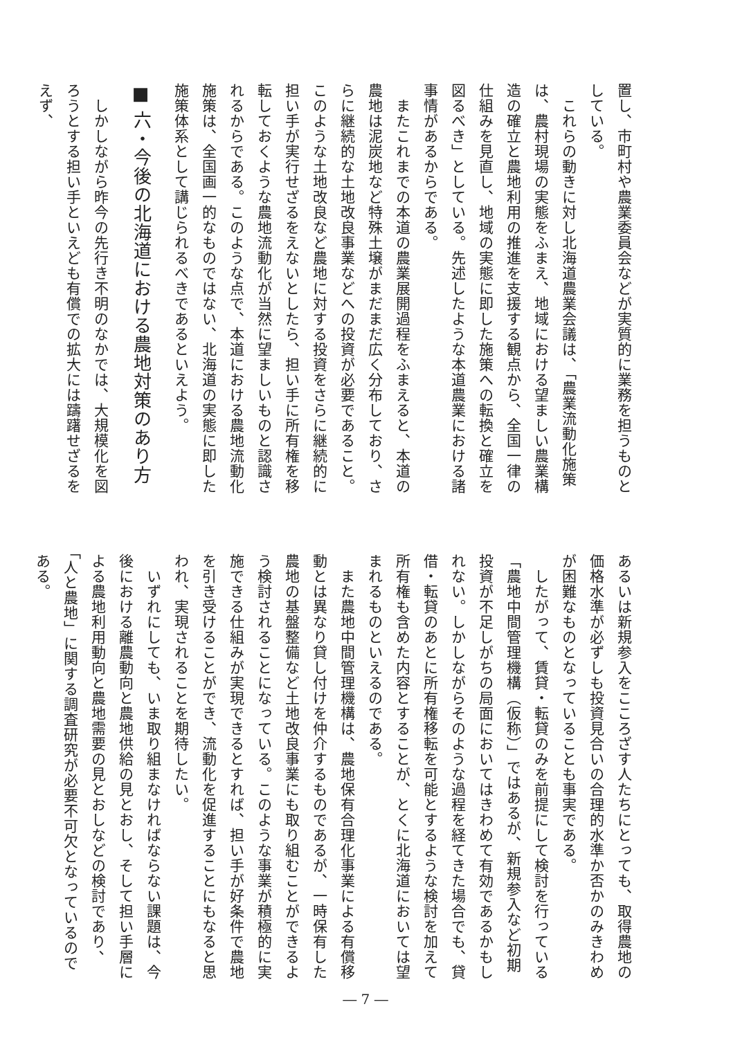置し、市町村や農業委員会などが実質的に業務を担うものとしている。
　これらの動きに対し北海道農業会議は、「農業流動化施策は、農村現場の実態をふまえ、地域における望ましい農業構造の確立と農地利用の推進を支援する観点から、全国一律の仕組みを見直し、地域の実態に即した施策への転換と確立を図るべき」としている。先述したような本道農業における諸事情があるからである。
　またこれまでの本道の農業展開過程をふまえると、本道の農地は泥炭地など特殊土壌がまだまだ広く分布しており、さらに継続的な土地改良事業などへの投資が必要であること。このような土地改良など農地に対する投資をさらに継続的に担い手が実行せざるをえないとしたら、担い手に所有権を移転しておくような農地流動化が当然に望ましいものと認識されるからである。このような点で、本道における農地流動化施策は、全国画一的なものではない、北海道の実態に即した施策体系として講じられるべきであるといえよう。
■ 六・今後の北海道における農地対策のあり方
　しかしながら昨今の先行き不明のなかでは、大規模化を図ろうとする担い手といえども有償での拡大には躊躇せざるをえず、
あるいは新規参入をこころざす人たちにとっても、取得農地の価格水準が必ずしも投資見合いの合理的水準か否かのみきわめが困難なものとなっていることも事実である。
　したがって、賃貸・転貸のみを前提にして検討を行っている「農地中間管理機構（仮称）」ではあるが、新規参入など初期投資が不足しがちの局面においてはきわめて有効であるかもしれない。しかしながらそのような過程を経てきた場合でも、貸借・転貸のあとに所有権移転を可能とするような検討を加えて所有権も含めた内容とすることが、とくに北海道においては望まれるものといえるのである。
　また農地中間管理機構は、農地保有合理化事業による有償移動とは異なり貸し付けを仲介するものであるが、一時保有した農地の基盤整備など土地改良事業にも取り組むことができるよう検討されることになっている。このような事業が積極的に実施できる仕組みが実現できるとすれば、担い手が好条件で農地を引き受けることができ、流動化を促進することにもなると思われ、実現されることを期待したい。
　いずれにしても、いま取り組まなければならない課題は、今後における離農動向と農地供給の見とおし、そして担い手層による農地利用動向と農地需要の見とおしなどの検討であり、「人と農地」に関する調査研究が必要不可欠となっているのである。
― 7 ―